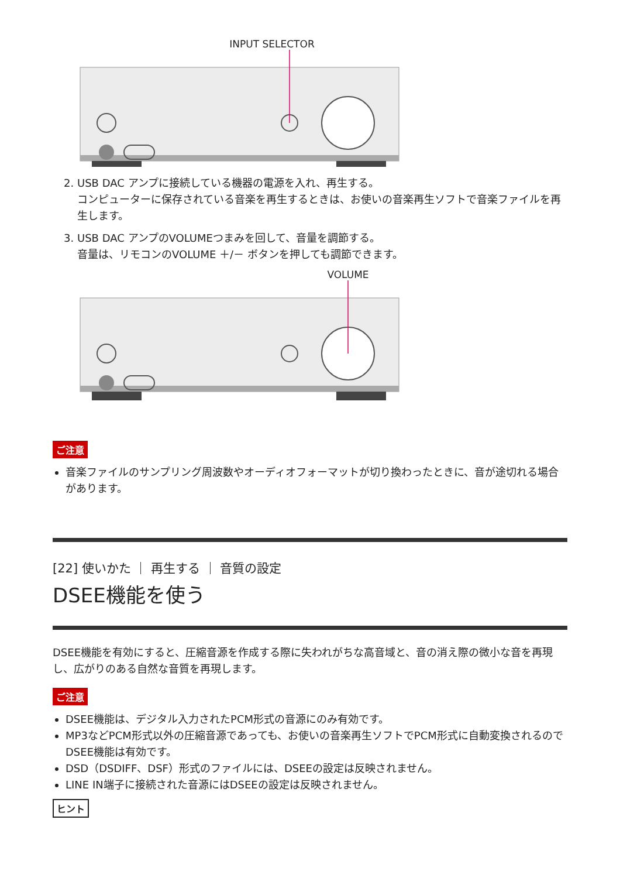INPUT SELECTOR
2. USB DAC アンプに接続している機器の電源を入れ、再生する。
コンピューターに保存されている音楽を再生するときは、お使いの音楽再生ソフトで音楽ファイルを再生します。
3. USB DAC アンプのVOLUMEつまみを回して、音量を調節する。
音量は、リモコンのVOLUME ＋/－ ボタンを押しても調節できます。
VOLUME
ご注意
音楽ファイルのサンプリング周波数やオーディオフォーマットが切り換わったときに、音が途切れる場合があります。
[22] 使いかた ｜ 再生する ｜ 音質の設定
DSEE機能を使う
DSEE機能を有効にすると、圧縮音源を作成する際に失われがちな高音域と、音の消え際の微小な音を再現し、広がりのある自然な音質を再現します。
ご注意
DSEE機能は、デジタル入力されたPCM形式の音源にのみ有効です。
MP3などPCM形式以外の圧縮音源であっても、お使いの音楽再生ソフトでPCM形式に自動変換されるのでDSEE機能は有効です。
DSD（DSDIFF、DSF）形式のファイルには、DSEEの設定は反映されません。
LINE IN端子に接続された音源にはDSEEの設定は反映されません。
ヒント